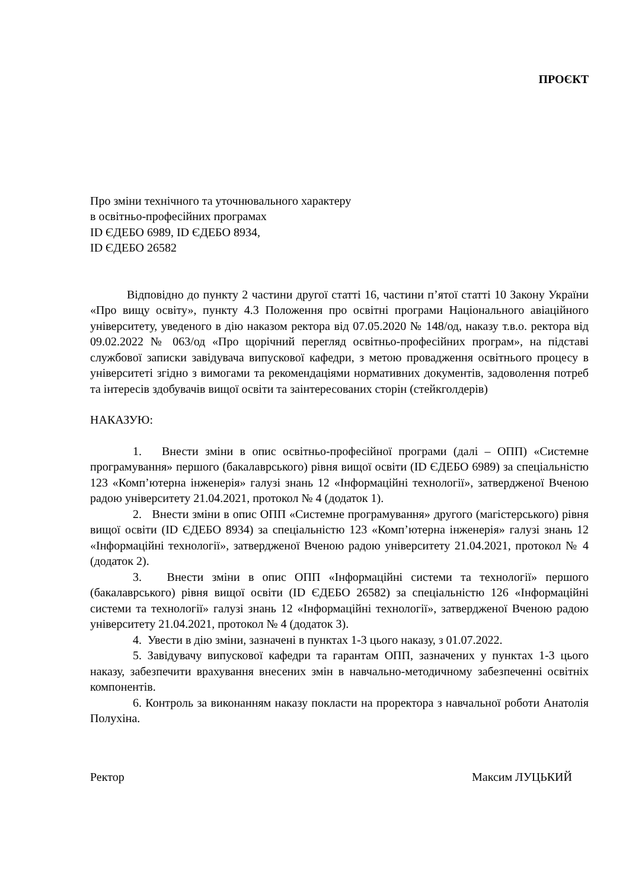ПРОЄКТ
Про зміни технічного та уточнювального характеру
в освітньо-професійних програмах
ID ЄДЕБО 6989, ID ЄДЕБО 8934,
ID ЄДЕБО 26582
Відповідно до пункту 2 частини другої статті 16, частини п’ятої статті 10 Закону України «Про вищу освіту», пункту 4.3 Положення про освітні програми Національного авіаційного університету, уведеного в дію наказом ректора від 07.05.2020 № 148/од, наказу т.в.о. ректора від 09.02.2022 № 063/од «Про щорічний перегляд освітньо-професійних програм», на підставі службової записки завідувача випускової кафедри, з метою провадження освітнього процесу в університеті згідно з вимогами та рекомендаціями нормативних документів, задоволення потреб та інтересів здобувачів вищої освіти та заінтересованих сторін (стейкголдерів)
НАКАЗУЮ:
1. Внести зміни в опис освітньо-професійної програми (далі – ОПП) «Системне програмування» першого (бакалаврського) рівня вищої освіти (ID ЄДЕБО 6989) за спеціальністю 123 «Комп’ютерна інженерія» галузі знань 12 «Інформаційні технології», затвердженої Вченою радою університету 21.04.2021, протокол № 4 (додаток 1).
2. Внести зміни в опис ОПП «Системне програмування» другого (магістерського) рівня вищої освіти (ID ЄДЕБО 8934) за спеціальністю 123 «Комп’ютерна інженерія» галузі знань 12 «Інформаційні технології», затвердженої Вченою радою університету 21.04.2021, протокол № 4 (додаток 2).
3. Внести зміни в опис ОПП «Інформаційні системи та технології» першого (бакалаврського) рівня вищої освіти (ID ЄДЕБО 26582) за спеціальністю 126 «Інформаційні системи та технології» галузі знань 12 «Інформаційні технології», затвердженої Вченою радою університету 21.04.2021, протокол № 4 (додаток 3).
4. Увести в дію зміни, зазначені в пунктах 1-3 цього наказу, з 01.07.2022.
5. Завідувачу випускової кафедри та гарантам ОПП, зазначених у пунктах 1-3 цього наказу, забезпечити врахування внесених змін в навчально-методичному забезпеченні освітніх компонентів.
6. Контроль за виконанням наказу покласти на проректора з навчальної роботи Анатолія Полухіна.
Ректор Максим ЛУЦЬКИЙ